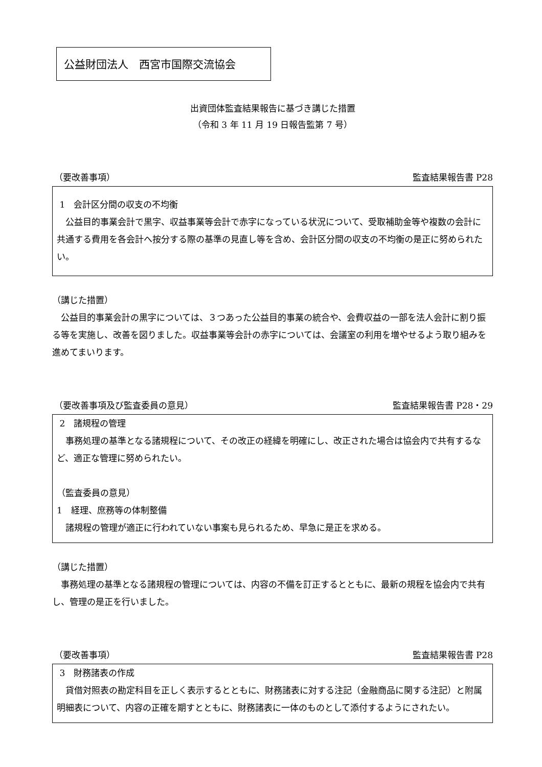公益財団法人　西宮市国際交流協会
出資団体監査結果報告に基づき講じた措置
（令和 3 年 11 月 19 日報告監第 7 号）
（要改善事項） 監査結果報告書 P28
1　会計区分間の収支の不均衡
　公益目的事業会計で黒字、収益事業等会計で赤字になっている状況について、受取補助金等や複数の会計に共通する費用を各会計へ按分する際の基準の見直し等を含め、会計区分間の収支の不均衡の是正に努められたい。
（講じた措置）
　公益目的事業会計の黒字については、３つあった公益目的事業の統合や、会費収益の一部を法人会計に割り振る等を実施し、改善を図りました。収益事業等会計の赤字については、会議室の利用を増やせるよう取り組みを進めてまいります。
（要改善事項及び監査委員の意見） 監査結果報告書 P28・29
2　諸規程の管理
　事務処理の基準となる諸規程について、その改正の経緯を明確にし、改正された場合は協会内で共有するなど、適正な管理に努められたい。
（監査委員の意見）
1　経理、庶務等の体制整備
　諸規程の管理が適正に行われていない事案も見られるため、早急に是正を求める。
（講じた措置）
　事務処理の基準となる諸規程の管理については、内容の不備を訂正するとともに、最新の規程を協会内で共有し、管理の是正を行いました。
（要改善事項） 監査結果報告書 P28
3　財務諸表の作成
　貸借対照表の勘定科目を正しく表示するとともに、財務諸表に対する注記（金融商品に関する注記）と附属明細表について、内容の正確を期すとともに、財務諸表に一体のものとして添付するようにされたい。